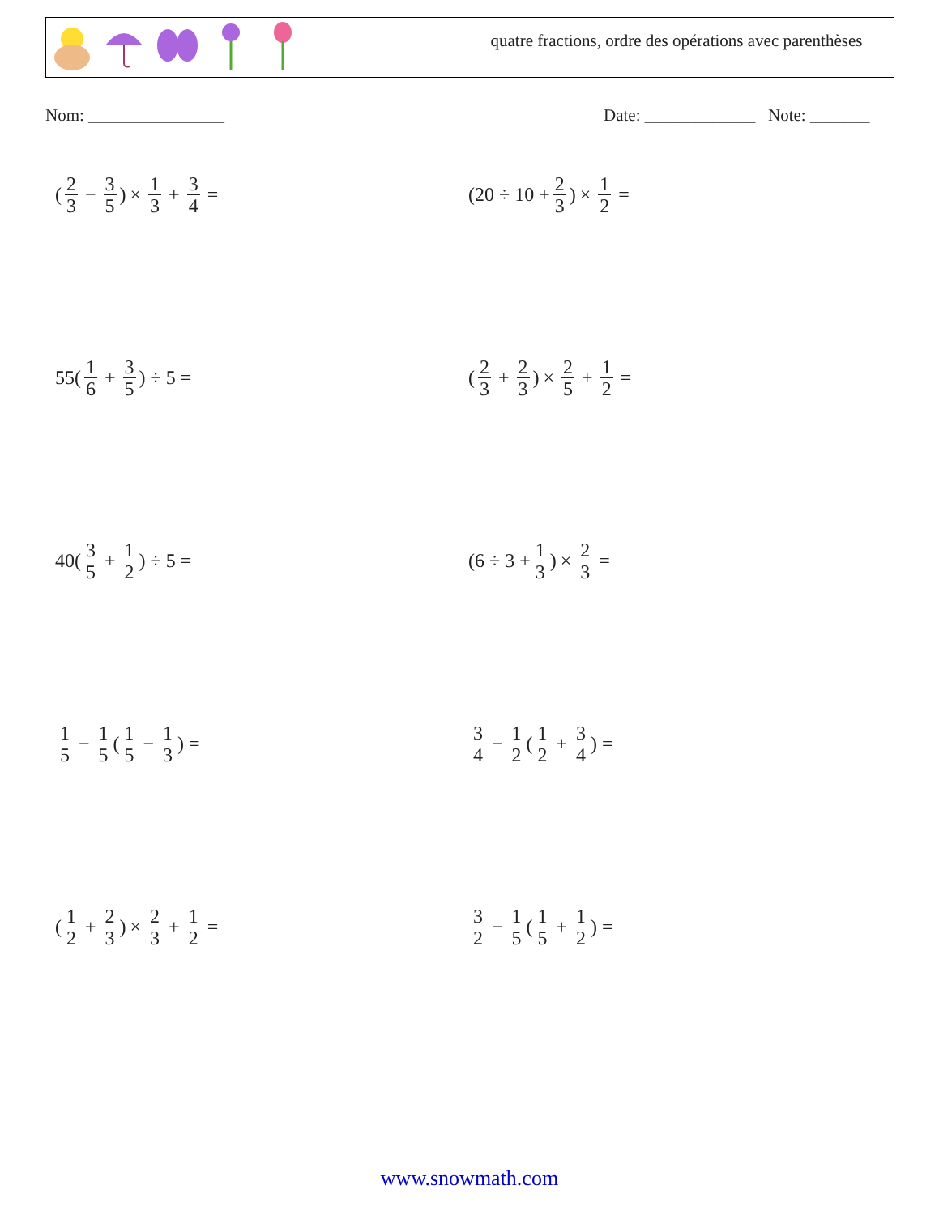quatre fractions, ordre des opérations avec parenthèses
Nom: ________________
Date: _____________ Note: _______
(2 3 − 3 5) × 1 3 + 3 4 =
(20 ÷ 10 + 2 3) × 1 2 =
55(1 6 + 3 5) ÷ 5 =
(2 3 + 2 3) × 2 5 + 1 2 =
40(3 5 + 1 2) ÷ 5 =
(6 ÷ 3 + 1 3) × 2 3 =
1 5 − 1 5 (1 5 − 1 3) =
3 4 − 1 2 (1 2 + 3 4) =
(1 2 + 2 3) × 2 3 + 1 2 =
3 2 − 1 5 (1 5 + 1 2) =
www.snowmath.com